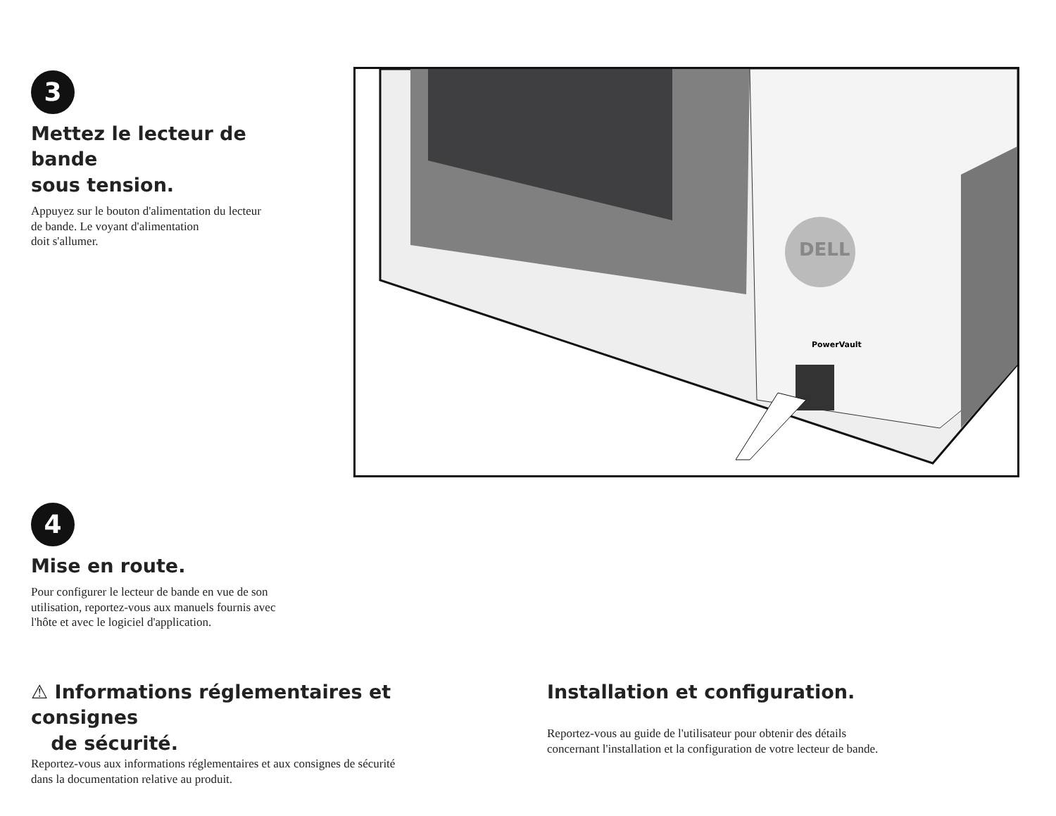3
Mettez le lecteur de bande
sous tension.
Appuyez sur le bouton d'alimentation du lecteur
de bande. Le voyant d'alimentation
doit s'allumer.
DELL
PowerVault
4
Mise en route.
Pour configurer le lecteur de bande en vue de son
utilisation, reportez-vous aux manuels fournis avec
l'hôte et avec le logiciel d'application.
⚠ Informations réglementaires et consignes
de sécurité.
Reportez-vous aux informations réglementaires et aux consignes de sécurité
dans la documentation relative au produit.
Installation et configuration.
Reportez-vous au guide de l'utilisateur pour obtenir des détails
concernant l'installation et la configuration de votre lecteur de bande.